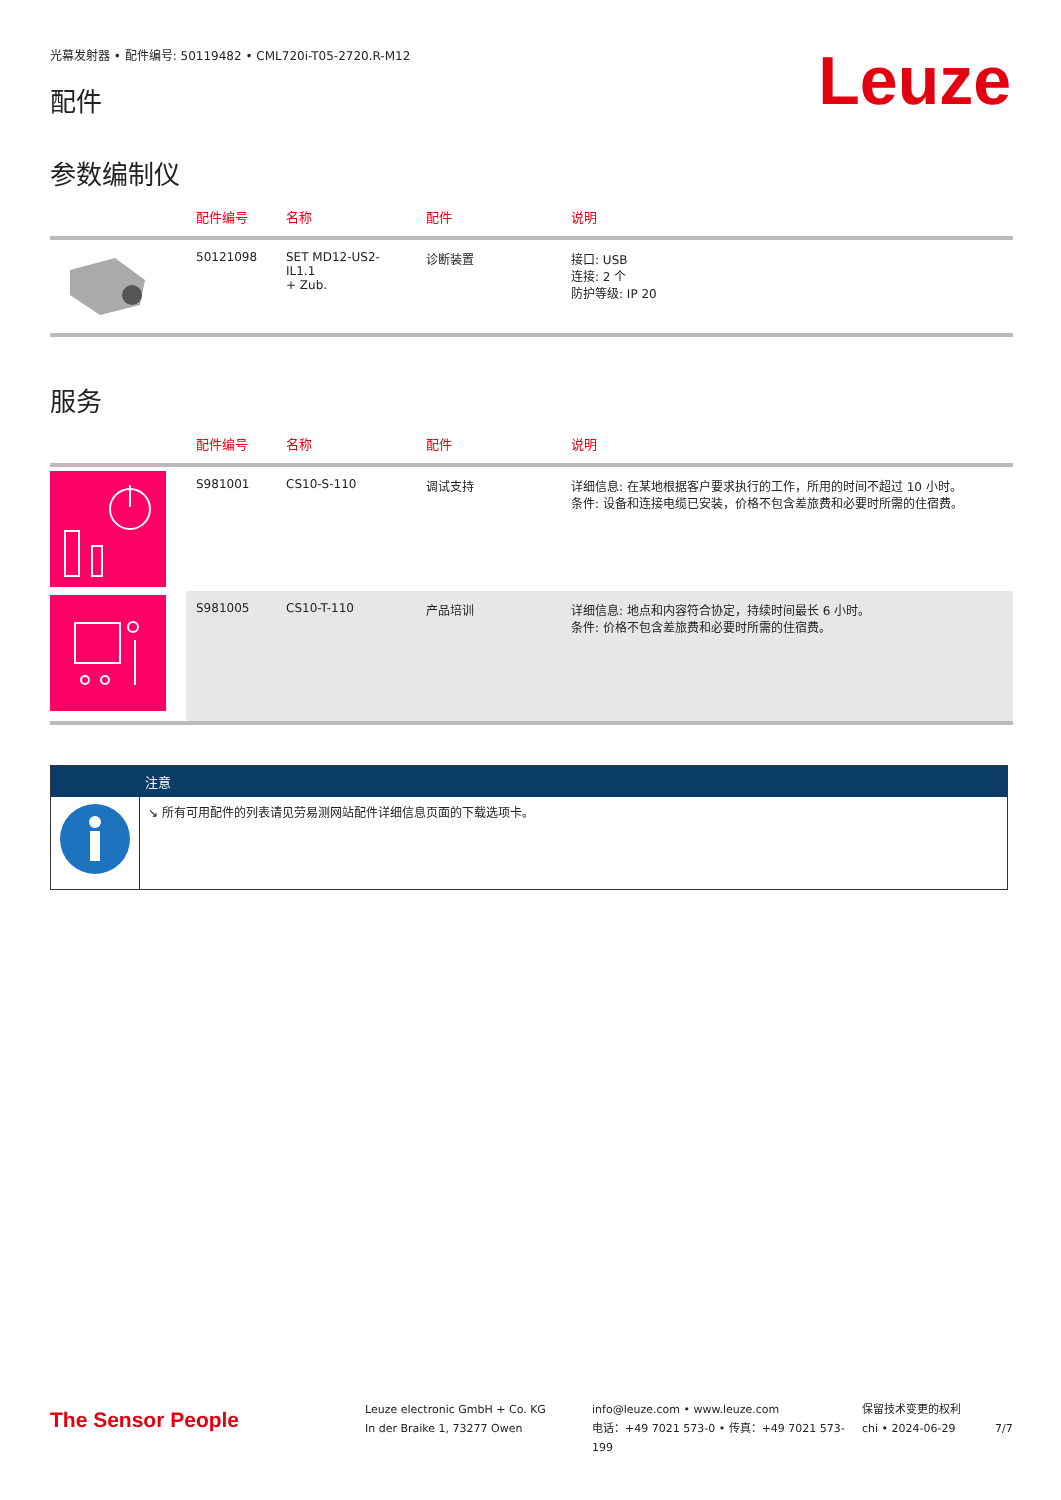光幕发射器 • 配件编号: 50119482 • CML720i-T05-2720.R-M12
配件
Leuze
参数编制仪
| | 配件编号 | 名称 | 配件 | 说明 |
| --- | --- | --- | --- | --- |
| | 50121098 | SET MD12-US2-IL1.1 + Zub. | 诊断装置 | 接口: USB 连接: 2 个 防护等级: IP 20 |
服务
| | 配件编号 | 名称 | 配件 | 说明 |
| --- | --- | --- | --- | --- |
| | S981001 | CS10-S-110 | 调试支持 | 详细信息: 在某地根据客户要求执行的工作，所用的时间不超过 10 小时。 条件: 设备和连接电缆已安装，价格不包含差旅费和必要时所需的住宿费。 |
| | S981005 | CS10-T-110 | 产品培训 | 详细信息: 地点和内容符合协定，持续时间最长 6 小时。 条件: 价格不包含差旅费和必要时所需的住宿费。 |
| | 注意 |
| --- | --- |
| | ↘ 所有可用配件的列表请见劳易测网站配件详细信息页面的下载选项卡。 |
The Sensor People
Leuze electronic GmbH + Co. KG
In der Braike 1, 73277 Owen
info@leuze.com • www.leuze.com
电话：+49 7021 573-0 • 传真：+49 7021 573-199
保留技术变更的权利
chi • 2024-06-29
7/7